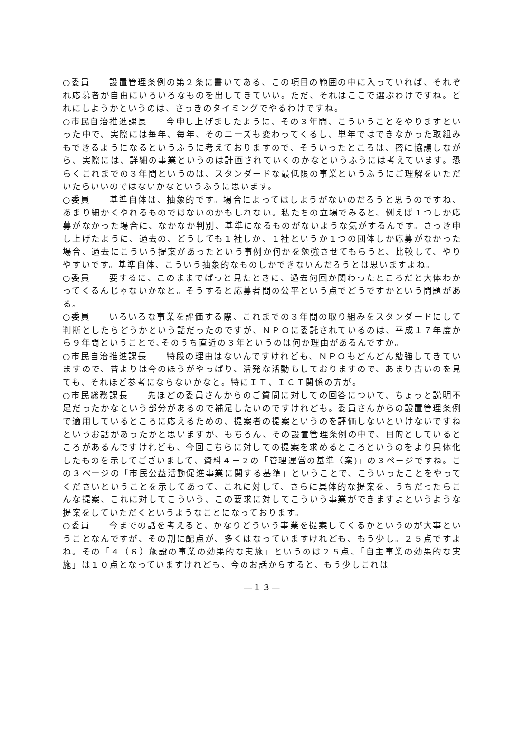○委員　　設置管理条例の第２条に書いてある、この項目の範囲の中に入っていれば、それぞれ応募者が自由にいろいろなものを出してきていい。ただ、それはここで選ぶわけですね。どれにしようかというのは、さっきのタイミングでやるわけですね。
○市民自治推進課長　　今申し上げましたように、その３年間、こういうことをやりますといった中で、実際には毎年、毎年、そのニーズも変わってくるし、単年ではできなかった取組みもできるようになるというふうに考えておりますので、そういったところは、密に協議しながら、実際には、詳細の事業というのは計画されていくのかなというふうには考えています。恐らくこれまでの３年間というのは、スタンダードな最低限の事業というふうにご理解をいただいたらいいのではないかなというふうに思います。
○委員　　基準自体は、抽象的です。場合によってはしようがないのだろうと思うのですね、あまり細かくやれるものではないのかもしれない。私たちの立場でみると、例えば１つしか応募がなかった場合に、なかなか判別、基準になるものがないような気がするんです。さっき申し上げたように、過去の、どうしても１社しか、１社というか１つの団体しか応募がなかった場合、過去にこういう提案があったという事例か何かを勉強させてもらうと、比較して、やりやすいです。基準自体、こういう抽象的なものしかできないんだろうとは思いますよね。
○委員　　要するに、このままでぱっと見たときに、過去何回か関わったところだと大体わかってくるんじゃないかなと。そうすると応募者間の公平という点でどうですかという問題がある。
○委員　　いろいろな事業を評価する際、これまでの３年間の取り組みをスタンダードにして判断としたらどうかという話だったのですが、ＮＰＯに委託されているのは、平成１７年度から９年間ということで､そのうち直近の３年というのは何か理由があるんですか。
○市民自治推進課長　　特段の理由はないんですけれども、ＮＰＯもどんどん勉強してきていますので、昔よりは今のほうがやっぱり、活発な活動もしておりますので、あまり古いのを見ても、それほど参考にならないかなと。特にＩＴ、ＩＣＴ関係の方が。
○市民総務課長　　先ほどの委員さんからのご質問に対しての回答について、ちょっと説明不足だったかなという部分があるので補足したいのですけれども。委員さんからの設置管理条例で適用しているところに応えるための、提案者の提案というのを評価しないといけないですねというお話があったかと思いますが、もちろん、その設置管理条例の中で、目的としているところがあるんですけれども、今回こちらに対しての提案を求めるところというのをより具体化したものを示してございまして、資料４－２の「管理運営の基準（案)」の３ページですね。この３ページの「市民公益活動促進事業に関する基準」ということで、こういったことをやってくださいということを示してあって、これに対して、さらに具体的な提案を、うちだったらこんな提案、これに対してこういう、この要求に対してこういう事業ができますよというような提案をしていただくというようなことになっております。
○委員　　今までの話を考えると、かなりどういう事業を提案してくるかというのが大事ということなんですが、その割に配点が、多くはなっていますけれども、もう少し。２５点ですよね。その「４（６）施設の事業の効果的な実施」というのは２５点、「自主事業の効果的な実施」は１０点となっていますけれども、今のお話からすると、もう少しこれは
―１３―